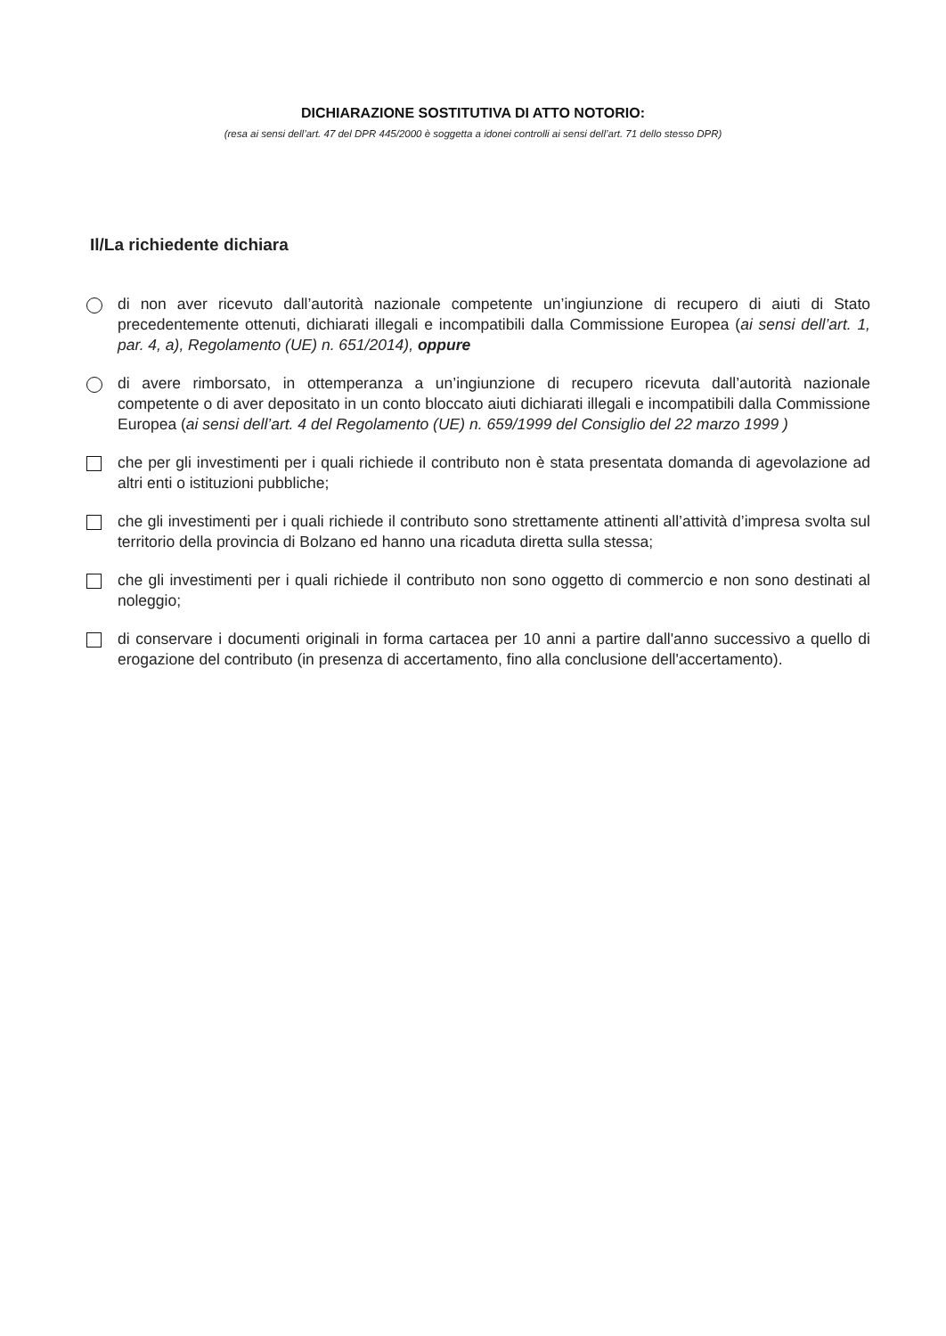DICHIARAZIONE SOSTITUTIVA DI ATTO NOTORIO:
(resa ai sensi dell’art. 47 del DPR 445/2000 è soggetta a idonei controlli ai sensi dell’art. 71 dello stesso DPR)
Il/La richiedente dichiara
di non aver ricevuto dall’autorità nazionale competente un’ingiunzione di recupero di aiuti di Stato precedentemente ottenuti, dichiarati illegali e incompatibili dalla Commissione Europea (ai sensi dell’art. 1, par. 4, a), Regolamento (UE) n. 651/2014), oppure
di avere rimborsato, in ottemperanza a un’ingiunzione di recupero ricevuta dall’autorità nazionale competente o di aver depositato in un conto bloccato aiuti dichiarati illegali e incompatibili dalla Commissione Europea (ai sensi dell’art. 4 del Regolamento (UE) n. 659/1999 del Consiglio del 22 marzo 1999 )
che per gli investimenti per i quali richiede il contributo non è stata presentata domanda di agevolazione ad altri enti o istituzioni pubbliche;
che gli investimenti per i quali richiede il contributo sono strettamente attinenti all’attività d’impresa svolta sul territorio della provincia di Bolzano ed hanno una ricaduta diretta sulla stessa;
che gli investimenti per i quali richiede il contributo non sono oggetto di commercio e non sono destinati al noleggio;
di conservare i documenti originali in forma cartacea per 10 anni a partire dall'anno successivo a quello di erogazione del contributo (in presenza di accertamento, fino alla conclusione dell'accertamento).